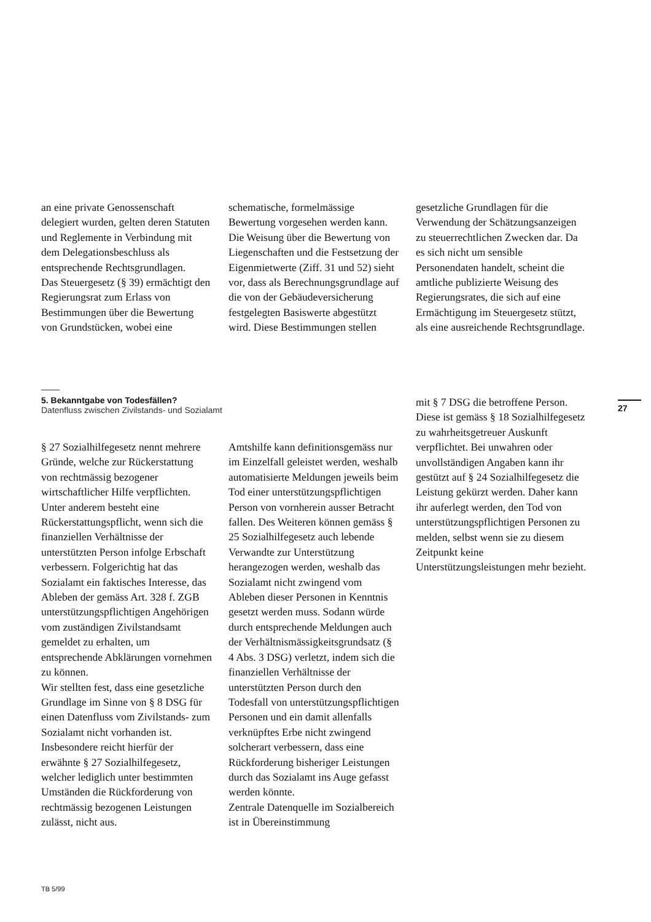an eine private Genossenschaft delegiert wurden, gelten deren Statuten und Reglemente in Verbindung mit dem Delegations­beschluss als entsprechende Rechtsgrundlagen.
Das Steuergesetz (§ 39) ermächtigt den Regierungsrat zum Erlass von Bestimmungen über die Bewertung von Grundstücken, wobei eine
schematische, formelmässige Bewertung vorgesehen werden kann. Die Weisung über die Bewertung von Liegenschaften und die Festsetzung der Eigenmietwerte (Ziff. 31 und 52) sieht vor, dass als Berechnungsgrundlage auf die von der Gebäudeversicherung festgelegten Basiswerte abgestützt wird. Diese Bestimmungen stellen
gesetzliche Grundlagen für die Verwendung der Schätzungsanzeigen zu steuerrechtlichen Zwecken dar. Da es sich nicht um sensible Personendaten handelt, scheint die amtliche publizierte Weisung des Regierungsrates, die sich auf eine Ermächtigung im Steuergesetz stützt, als eine ausreichende Rechtsgrundlage.
5. Bekanntgabe von Todesfällen?
Datenfluss zwischen Zivilstands- und Sozialamt
27
§ 27 Sozialhilfegesetz nennt mehrere Gründe, welche zur Rückerstattung von rechtmässig bezogener wirtschaftlicher Hilfe verpflichten. Unter anderem besteht eine Rückerstattungspflicht, wenn sich die finanziellen Verhältnisse der unterstützten Person infolge Erbschaft verbessern. Folgerichtig hat das Sozialamt ein faktisches Interesse, das Ableben der gemäss Art. 328 f. ZGB unterstützungspflichtigen Angehörigen vom zuständigen Zivilstandsamt gemeldet zu erhalten, um entsprechende Abklärungen vornehmen zu können.
Wir stellten fest, dass eine gesetzliche Grundlage im Sinne von § 8 DSG für einen Datenfluss vom Zivilstands- zum Sozialamt nicht vorhanden ist. Insbesondere reicht hierfür der erwähnte § 27 Sozialhilfegesetz, welcher lediglich unter bestimmten Umständen die Rückforderung von rechtmässig bezogenen Leistungen zulässt, nicht aus.
Amtshilfe kann definitionsgemäss nur im Einzelfall geleistet werden, weshalb automatisierte Meldungen jeweils beim Tod einer unterstützungspflichtigen Person von vornherein ausser Betracht fallen. Des Weiteren können gemäss § 25 Sozialhilfegesetz auch lebende Verwandte zur Unterstützung herangezogen werden, weshalb das Sozialamt nicht zwingend vom Ableben dieser Personen in Kenntnis gesetzt werden muss. Sodann würde durch entsprechende Meldungen auch der Verhältnismässigkeitsgrundsatz (§ 4 Abs. 3 DSG) verletzt, indem sich die finanziellen Verhältnisse der unterstützten Person durch den Todesfall von unterstützungspflichtigen Personen und ein damit allenfalls verknüpftes Erbe nicht zwingend solcherart verbessern, dass eine Rückforderung bisheriger Leistungen durch das Sozialamt ins Auge gefasst werden könnte.
Zentrale Datenquelle im Sozialbereich ist in Übereinstimmung
mit § 7 DSG die betroffene Person. Diese ist gemäss § 18 Sozialhilfegesetz zu wahrheitsgetreuer Auskunft verpflichtet. Bei unwahren oder unvollständigen Angaben kann ihr gestützt auf § 24 Sozialhilfegesetz die Leistung gekürzt werden. Daher kann ihr auferlegt werden, den Tod von unterstützungspflichtigen Personen zu melden, selbst wenn sie zu diesem Zeitpunkt keine Unterstützungsleistungen mehr bezieht.
TB 5/99